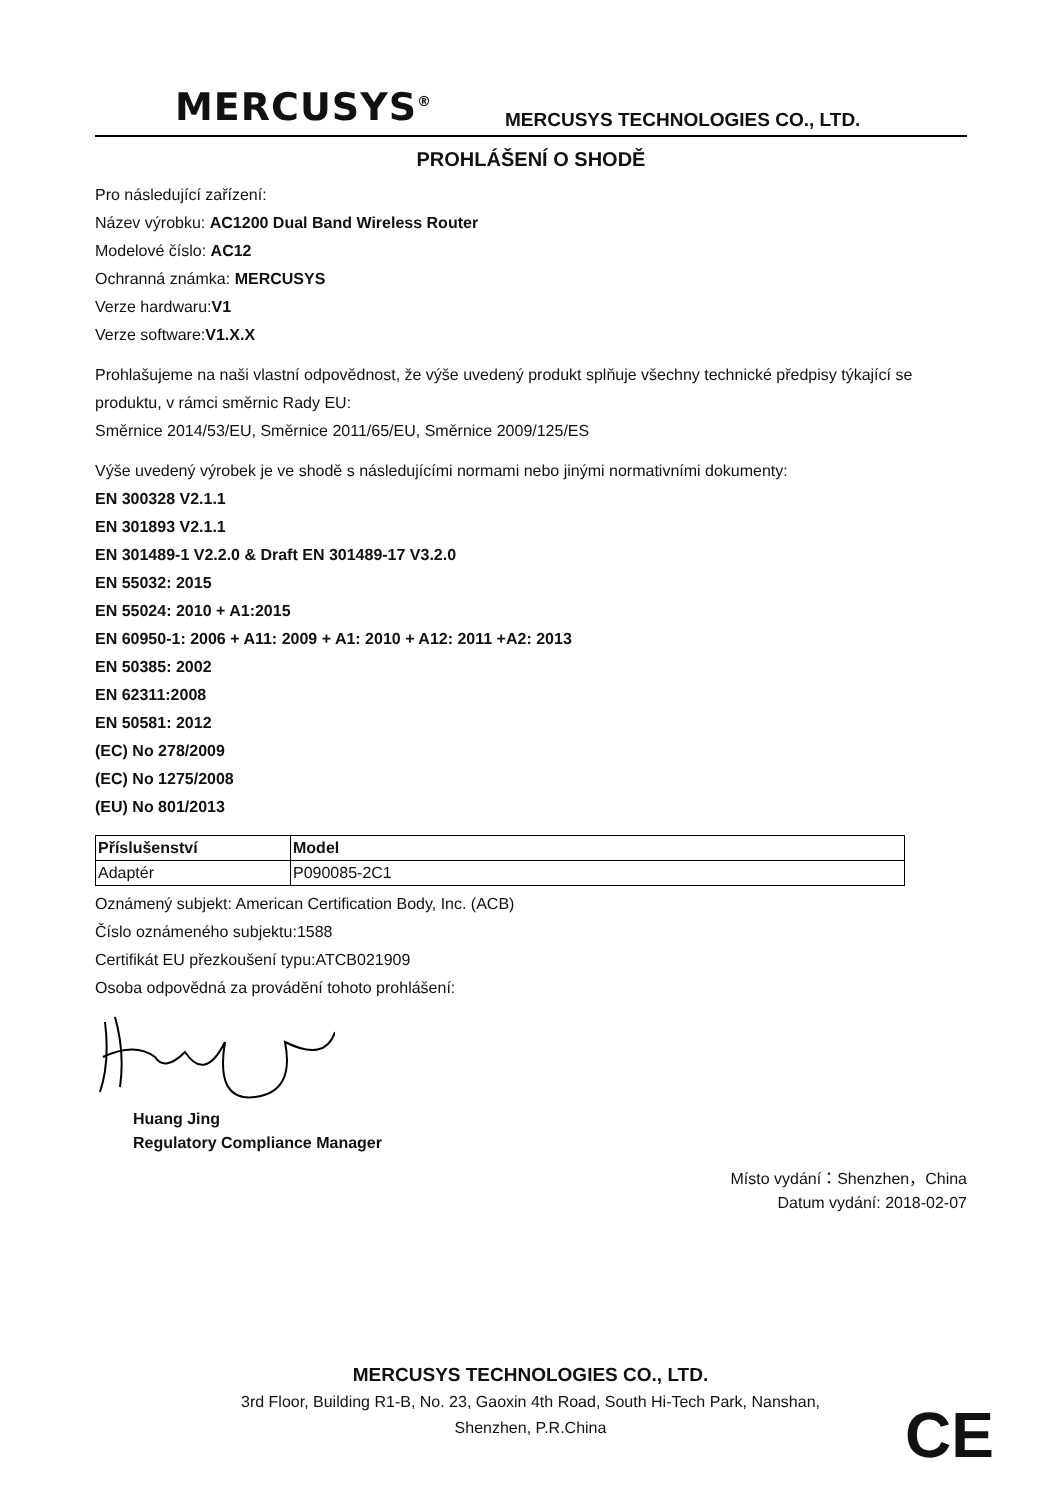MERCUSYS<sup>®</sup>
MERCUSYS TECHNOLOGIES CO., LTD.
PROHLÁŠENÍ O SHODĚ
Pro následující zařízení:
Název výrobku: AC1200 Dual Band Wireless Router
Modelové číslo: AC12
Ochranná známka: MERCUSYS
Verze hardwaru:V1
Verze software:V1.X.X
Prohlašujeme na naši vlastní odpovědnost, že výše uvedený produkt splňuje všechny technické předpisy týkající se produktu, v rámci směrnic Rady EU:
Směrnice 2014/53/EU, Směrnice 2011/65/EU, Směrnice 2009/125/ES
Výše uvedený výrobek je ve shodě s následujícími normami nebo jinými normativními dokumenty:
EN 300328 V2.1.1
EN 301893 V2.1.1
EN 301489-1 V2.2.0 & Draft EN 301489-17 V3.2.0
EN 55032: 2015
EN 55024: 2010 + A1:2015
EN 60950-1: 2006 + A11: 2009 + A1: 2010 + A12: 2011 +A2: 2013
EN 50385: 2002
EN 62311:2008
EN 50581: 2012
(EC) No 278/2009
(EC) No 1275/2008
(EU) No 801/2013
| Příslušenství | Model |
| --- | --- |
| Adaptér | P090085-2C1 |
Oznámený subjekt: American Certification Body, Inc. (ACB)
Číslo oznámeného subjektu:1588
Certifikát EU přezkoušení typu:ATCB021909
Osoba odpovědná za provádění tohoto prohlášení:
Huang Jing
Regulatory Compliance Manager
Místo vydání：Shenzhen，China
Datum vydání: 2018-02-07
MERCUSYS TECHNOLOGIES CO., LTD.
3rd Floor, Building R1-B, No. 23, Gaoxin 4th Road, South Hi-Tech Park, Nanshan,
Shenzhen, P.R.China
CE